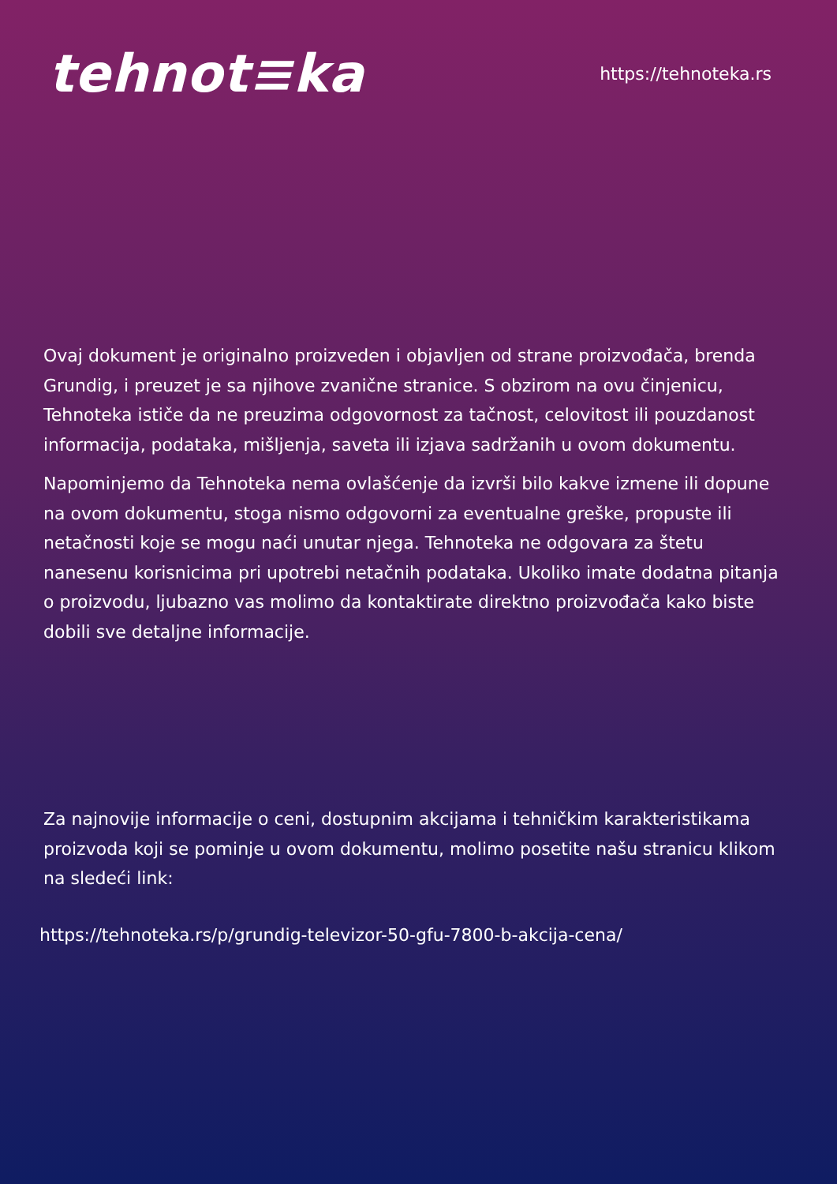tehnot≡ka
https://tehnoteka.rs
Ovaj dokument je originalno proizveden i objavljen od strane proizvođača, brenda Grundig, i preuzet je sa njihove zvanične stranice. S obzirom na ovu činjenicu, Tehnoteka ističe da ne preuzima odgovornost za tačnost, celovitost ili pouzdanost informacija, podataka, mišljenja, saveta ili izjava sadržanih u ovom dokumentu.
Napominjemo da Tehnoteka nema ovlašćenje da izvrši bilo kakve izmene ili dopune na ovom dokumentu, stoga nismo odgovorni za eventualne greške, propuste ili netačnosti koje se mogu naći unutar njega. Tehnoteka ne odgovara za štetu nanesenu korisnicima pri upotrebi netačnih podataka. Ukoliko imate dodatna pitanja o proizvodu, ljubazno vas molimo da kontaktirate direktno proizvođača kako biste dobili sve detaljne informacije.
Za najnovije informacije o ceni, dostupnim akcijama i tehničkim karakteristikama proizvoda koji se pominje u ovom dokumentu, molimo posetite našu stranicu klikom na sledeći link:
https://tehnoteka.rs/p/grundig-televizor-50-gfu-7800-b-akcija-cena/